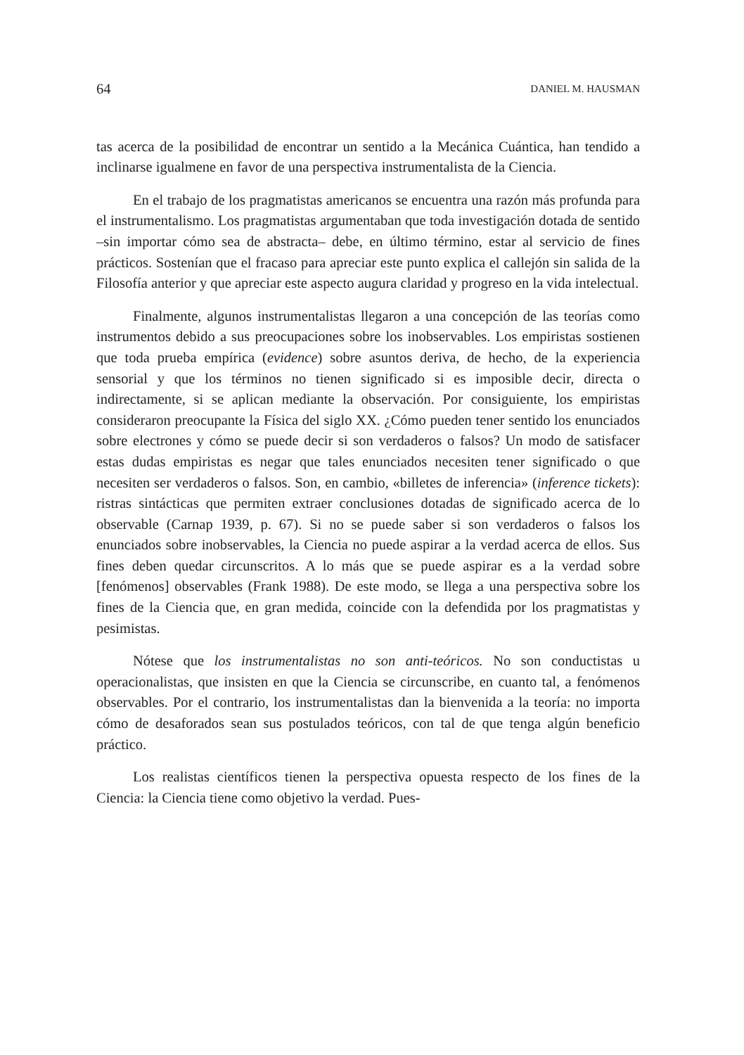64 DANIEL M. HAUSMAN
tas acerca de la posibilidad de encontrar un sentido a la Mecánica Cuántica, han tendido a inclinarse igualmene en favor de una perspectiva instrumentalista de la Ciencia.
En el trabajo de los pragmatistas americanos se encuentra una razón más profunda para el instrumentalismo. Los pragmatistas argumentaban que toda investigación dotada de sentido –sin importar cómo sea de abstracta– debe, en último término, estar al servicio de fines prácticos. Sostenían que el fracaso para apreciar este punto explica el callejón sin salida de la Filosofía anterior y que apreciar este aspecto augura claridad y progreso en la vida intelectual.
Finalmente, algunos instrumentalistas llegaron a una concepción de las teorías como instrumentos debido a sus preocupaciones sobre los inobservables. Los empiristas sostienen que toda prueba empírica (evidence) sobre asuntos deriva, de hecho, de la experiencia sensorial y que los términos no tienen significado si es imposible decir, directa o indirectamente, si se aplican mediante la observación. Por consiguiente, los empiristas consideraron preocupante la Física del siglo XX. ¿Cómo pueden tener sentido los enunciados sobre electrones y cómo se puede decir si son verdaderos o falsos? Un modo de satisfacer estas dudas empiristas es negar que tales enunciados necesiten tener significado o que necesiten ser verdaderos o falsos. Son, en cambio, «billetes de inferencia» (inference tickets): ristras sintácticas que permiten extraer conclusiones dotadas de significado acerca de lo observable (Carnap 1939, p. 67). Si no se puede saber si son verdaderos o falsos los enunciados sobre inobservables, la Ciencia no puede aspirar a la verdad acerca de ellos. Sus fines deben quedar circunscritos. A lo más que se puede aspirar es a la verdad sobre [fenómenos] observables (Frank 1988). De este modo, se llega a una perspectiva sobre los fines de la Ciencia que, en gran medida, coincide con la defendida por los pragmatistas y pesimistas.
Nótese que los instrumentalistas no son anti-teóricos. No son conductistas u operacionalistas, que insisten en que la Ciencia se circunscribe, en cuanto tal, a fenómenos observables. Por el contrario, los instrumentalistas dan la bienvenida a la teoría: no importa cómo de desaforados sean sus postulados teóricos, con tal de que tenga algún beneficio práctico.
Los realistas científicos tienen la perspectiva opuesta respecto de los fines de la Ciencia: la Ciencia tiene como objetivo la verdad. Pues-